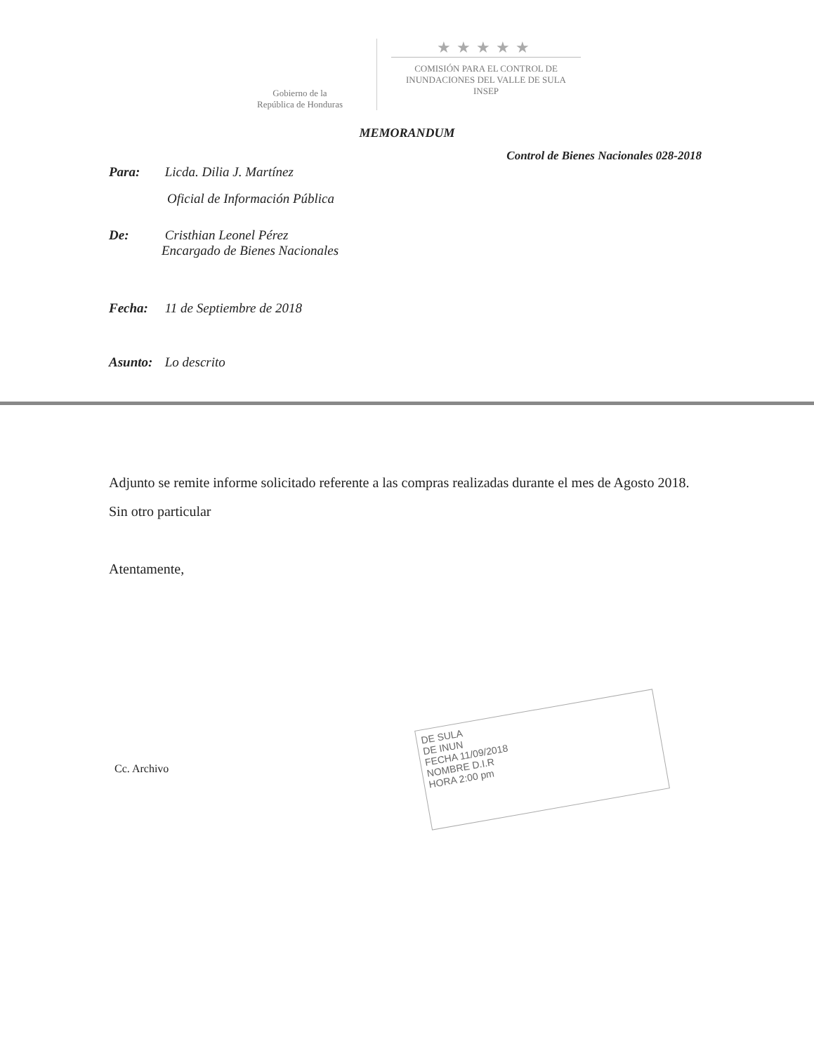Gobierno de la
República de Honduras
★★★★★
COMISIÓN PARA EL CONTROL DE
INUNDACIONES DEL VALLE DE SULA
INSEP
MEMORANDUM
Control de Bienes Nacionales 028-2018
Para: Licda. Dilia J. Martínez
Oficial de Información Pública
De: Cristhian Leonel Pérez
Encargado de Bienes Nacionales
Fecha: 11 de Septiembre de 2018
Asunto: Lo descrito
Adjunto se remite informe solicitado referente a las compras realizadas durante el mes de Agosto 2018.
Sin otro particular
Atentamente,
DE SULA
DE INUN
FECHA 11/09/2018
NOMBRE D.I.R
HORA 2:00 pm
Cc. Archivo